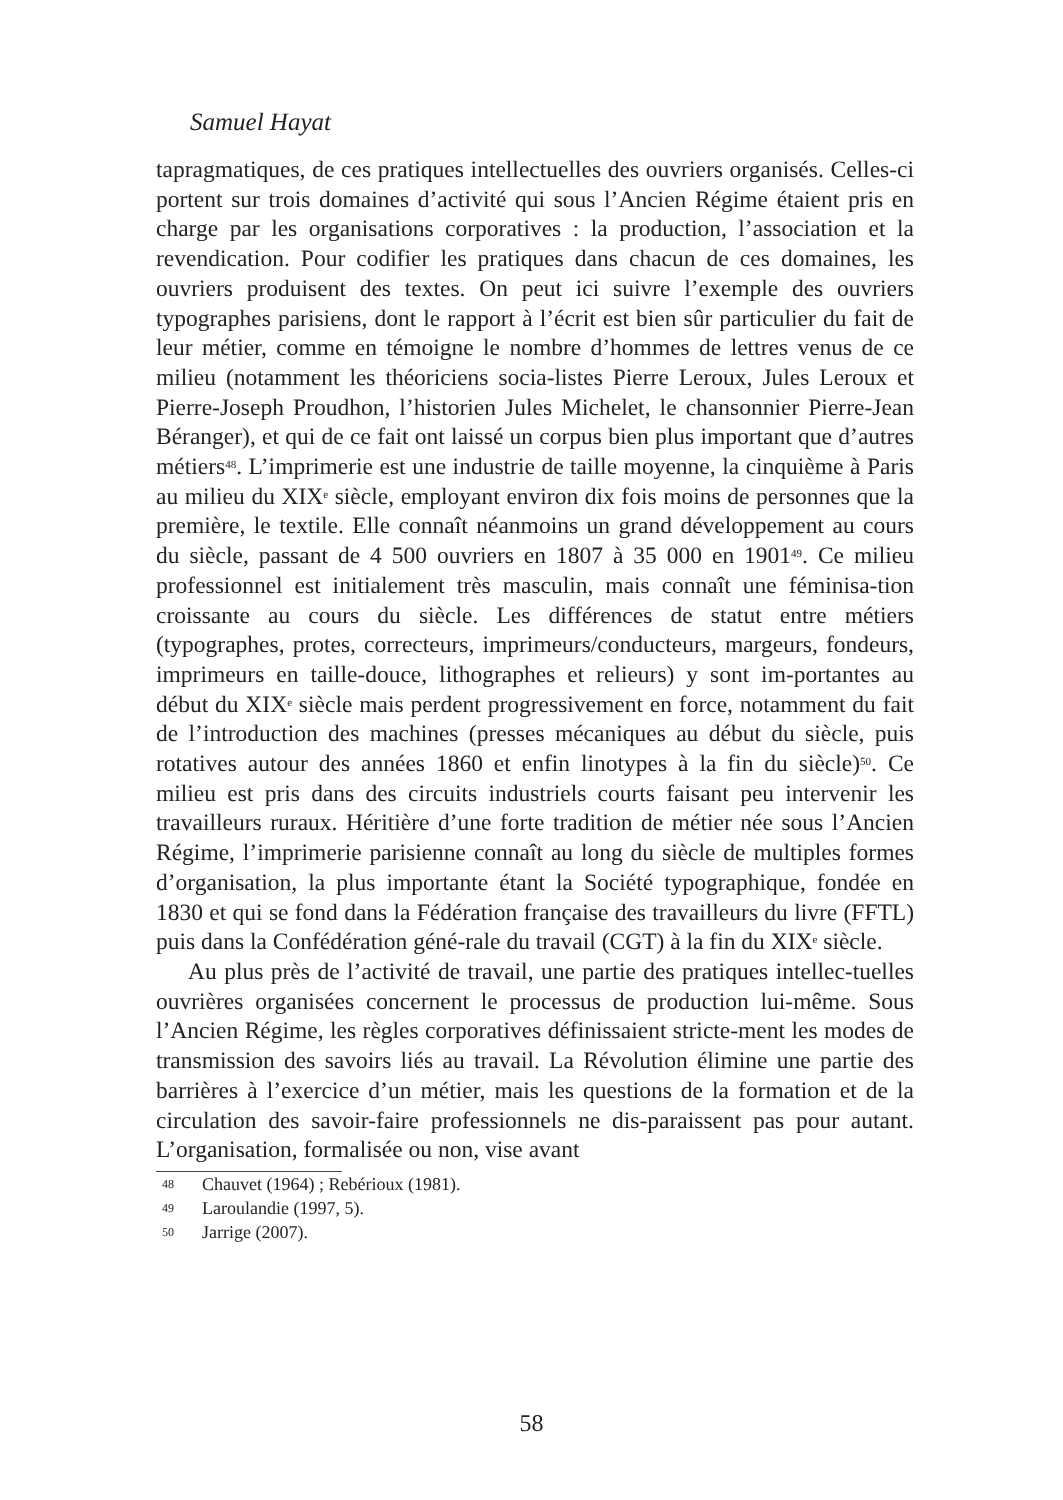Samuel Hayat
tapragmatiques, de ces pratiques intellectuelles des ouvriers organisés. Celles-ci portent sur trois domaines d’activité qui sous l’Ancien Régime étaient pris en charge par les organisations corporatives : la production, l’association et la revendication. Pour codifier les pratiques dans chacun de ces domaines, les ouvriers produisent des textes. On peut ici suivre l’exemple des ouvriers typographes parisiens, dont le rapport à l’écrit est bien sûr particulier du fait de leur métier, comme en témoigne le nombre d’hommes de lettres venus de ce milieu (notamment les théoriciens socia-listes Pierre Leroux, Jules Leroux et Pierre-Joseph Proudhon, l’historien Jules Michelet, le chansonnier Pierre-Jean Béranger), et qui de ce fait ont laissé un corpus bien plus important que d’autres métiers<sup>48</sup>. L’imprimerie est une industrie de taille moyenne, la cinquième à Paris au milieu du XIX<sup>e</sup> siècle, employant environ dix fois moins de personnes que la première, le textile. Elle connaît néanmoins un grand développement au cours du siècle, passant de 4 500 ouvriers en 1807 à 35 000 en 1901<sup>49</sup>. Ce milieu professionnel est initialement très masculin, mais connaît une féminisa-tion croissante au cours du siècle. Les différences de statut entre métiers (typographes, protes, correcteurs, imprimeurs/conducteurs, margeurs, fondeurs, imprimeurs en taille-douce, lithographes et relieurs) y sont im-portantes au début du XIX<sup>e</sup> siècle mais perdent progressivement en force, notamment du fait de l’introduction des machines (presses mécaniques au début du siècle, puis rotatives autour des années 1860 et enfin linotypes à la fin du siècle)<sup>50</sup>. Ce milieu est pris dans des circuits industriels courts faisant peu intervenir les travailleurs ruraux. Héritière d’une forte tradition de métier née sous l’Ancien Régime, l’imprimerie parisienne connaît au long du siècle de multiples formes d’organisation, la plus importante étant la Société typographique, fondée en 1830 et qui se fond dans la Fédération française des travailleurs du livre (FFTL) puis dans la Confédération géné-rale du travail (CGT) à la fin du XIX<sup>e</sup> siècle.
Au plus près de l’activité de travail, une partie des pratiques intellec-tuelles ouvrières organisées concernent le processus de production lui-même. Sous l’Ancien Régime, les règles corporatives définissaient stricte-ment les modes de transmission des savoirs liés au travail. La Révolution élimine une partie des barrières à l’exercice d’un métier, mais les questions de la formation et de la circulation des savoir-faire professionnels ne dis-paraissent pas pour autant. L’organisation, formalisée ou non, vise avant
48 Chauvet (1964) ; Rebérioux (1981).
49 Laroulandie (1997, 5).
50 Jarrige (2007).
58